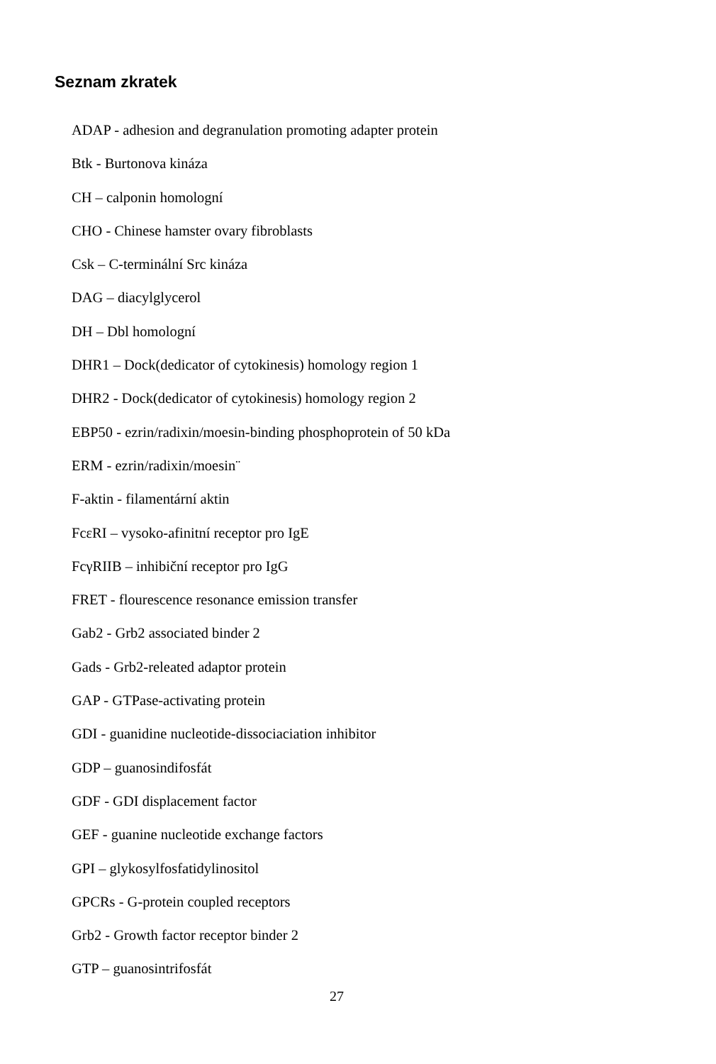Seznam zkratek
ADAP - adhesion and degranulation promoting adapter protein
Btk - Burtonova kináza
CH – calponin homologní
CHO - Chinese hamster ovary fibroblasts
Csk – C-terminální Src kináza
DAG – diacylglycerol
DH – Dbl homologní
DHR1 – Dock(dedicator of cytokinesis) homology region 1
DHR2 - Dock(dedicator of cytokinesis) homology region 2
EBP50 - ezrin/radixin/moesin-binding phosphoprotein of 50 kDa
ERM - ezrin/radixin/moesin¨
F-aktin - filamentární aktin
FcεRI – vysoko-afinitní receptor pro IgE
FcγRIIB – inhibiční receptor pro IgG
FRET - flourescence resonance emission transfer
Gab2 - Grb2 associated binder 2
Gads - Grb2-releated adaptor protein
GAP - GTPase-activating protein
GDI - guanidine nucleotide-dissociaciation inhibitor
GDP – guanosindifosfát
GDF - GDI displacement factor
GEF - guanine nucleotide exchange factors
GPI – glykosylfosfatidylinositol
GPCRs - G-protein coupled receptors
Grb2 - Growth factor receptor binder 2
GTP – guanosintrifosfát
27